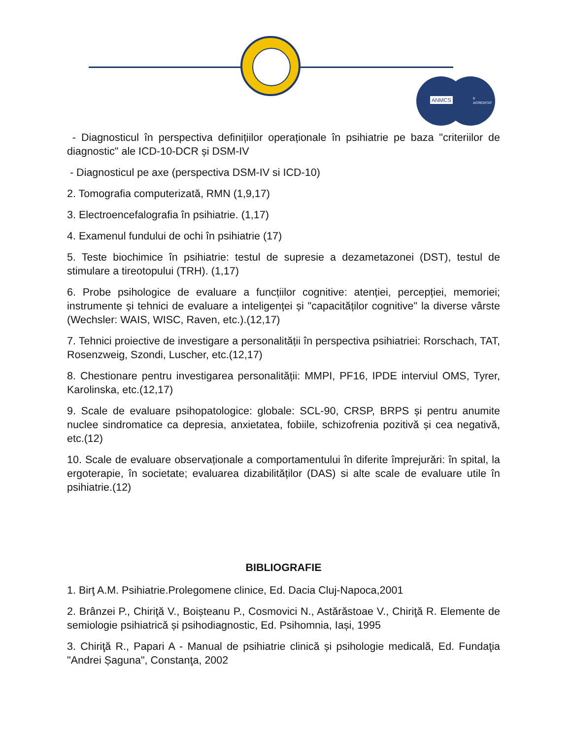II
ACREDITAT
ANMCS
- Diagnosticul în perspectiva definițiilor operaționale în psihiatrie pe baza "criteriilor de diagnostic" ale ICD-10-DCR și DSM-IV
- Diagnosticul pe axe (perspectiva DSM-IV si ICD-10)
2. Tomografia computerizată, RMN (1,9,17)
3. Electroencefalografia în psihiatrie. (1,17)
4. Examenul fundului de ochi în psihiatrie (17)
5. Teste biochimice în psihiatrie: testul de supresie a dezametazonei (DST), testul de stimulare a tireotopului (TRH). (1,17)
6. Probe psihologice de evaluare a funcțiilor cognitive: atenției, percepției, memoriei; instrumente și tehnici de evaluare a inteligenței și "capacităților cognitive" la diverse vârste (Wechsler: WAIS, WISC, Raven, etc.).(12,17)
7. Tehnici proiective de investigare a personalității în perspectiva psihiatriei: Rorschach, TAT, Rosenzweig, Szondi, Luscher, etc.(12,17)
8. Chestionare pentru investigarea personalității: MMPI, PF16, IPDE interviul OMS, Tyrer, Karolinska, etc.(12,17)
9. Scale de evaluare psihopatologice: globale: SCL-90, CRSP, BRPS și pentru anumite nuclee sindromatice ca depresia, anxietatea, fobiile, schizofrenia pozitivă și cea negativă, etc.(12)
10. Scale de evaluare observaționale a comportamentului în diferite împrejurări: în spital, la ergoterapie, în societate; evaluarea dizabilităților (DAS) si alte scale de evaluare utile în psihiatrie.(12)
BIBLIOGRAFIE
1. Birţ A.M. Psihiatrie.Prolegomene clinice, Ed. Dacia Cluj-Napoca,2001
2. Brânzei P., Chiriţă V., Boișteanu P., Cosmovici N., Astărăstoae V., Chiriţă R. Elemente de semiologie psihiatrică și psihodiagnostic, Ed. Psihomnia, Iași, 1995
3. Chiriţă R., Papari A - Manual de psihiatrie clinică și psihologie medicală, Ed. Fundaţia "Andrei Șaguna", Constanţa, 2002